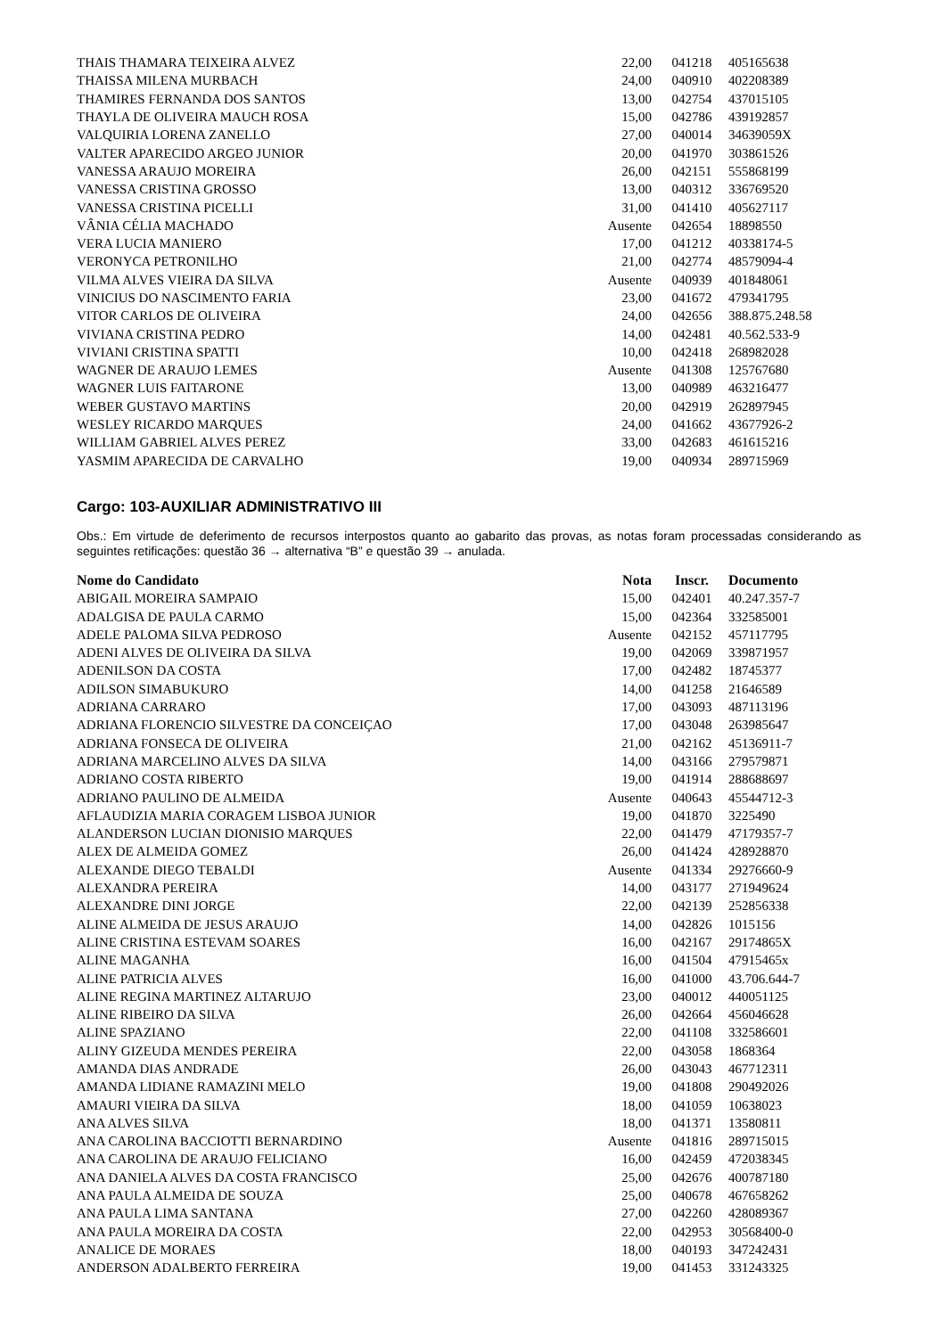| THAIS THAMARA TEIXEIRA ALVEZ | 22,00 | 041218 | 405165638 |
| THAISSA MILENA MURBACH | 24,00 | 040910 | 402208389 |
| THAMIRES FERNANDA DOS SANTOS | 13,00 | 042754 | 437015105 |
| THAYLA DE OLIVEIRA MAUCH ROSA | 15,00 | 042786 | 439192857 |
| VALQUIRIA LORENA ZANELLO | 27,00 | 040014 | 34639059X |
| VALTER APARECIDO ARGEO JUNIOR | 20,00 | 041970 | 303861526 |
| VANESSA ARAUJO MOREIRA | 26,00 | 042151 | 555868199 |
| VANESSA CRISTINA GROSSO | 13,00 | 040312 | 336769520 |
| VANESSA CRISTINA PICELLI | 31,00 | 041410 | 405627117 |
| VÂNIA CÉLIA MACHADO | Ausente | 042654 | 18898550 |
| VERA LUCIA MANIERO | 17,00 | 041212 | 40338174-5 |
| VERONYCA PETRONILHO | 21,00 | 042774 | 48579094-4 |
| VILMA ALVES VIEIRA DA SILVA | Ausente | 040939 | 401848061 |
| VINICIUS DO NASCIMENTO FARIA | 23,00 | 041672 | 479341795 |
| VITOR CARLOS DE OLIVEIRA | 24,00 | 042656 | 388.875.248.58 |
| VIVIANA CRISTINA PEDRO | 14,00 | 042481 | 40.562.533-9 |
| VIVIANI CRISTINA SPATTI | 10,00 | 042418 | 268982028 |
| WAGNER DE ARAUJO LEMES | Ausente | 041308 | 125767680 |
| WAGNER LUIS FAITARONE | 13,00 | 040989 | 463216477 |
| WEBER GUSTAVO MARTINS | 20,00 | 042919 | 262897945 |
| WESLEY RICARDO MARQUES | 24,00 | 041662 | 43677926-2 |
| WILLIAM GABRIEL ALVES PEREZ | 33,00 | 042683 | 461615216 |
| YASMIM APARECIDA DE CARVALHO | 19,00 | 040934 | 289715969 |
Cargo: 103-AUXILIAR ADMINISTRATIVO III
Obs.: Em virtude de deferimento de recursos interpostos quanto ao gabarito das provas, as notas foram processadas considerando as seguintes retificações: questão 36 → alternativa “B” e questão 39 → anulada.
| Nome do Candidato | Nota | Inscr. | Documento |
| --- | --- | --- | --- |
| ABIGAIL MOREIRA SAMPAIO | 15,00 | 042401 | 40.247.357-7 |
| ADALGISA DE PAULA CARMO | 15,00 | 042364 | 332585001 |
| ADELE PALOMA SILVA PEDROSO | Ausente | 042152 | 457117795 |
| ADENI ALVES DE OLIVEIRA DA SILVA | 19,00 | 042069 | 339871957 |
| ADENILSON DA COSTA | 17,00 | 042482 | 18745377 |
| ADILSON SIMABUKURO | 14,00 | 041258 | 21646589 |
| ADRIANA CARRARO | 17,00 | 043093 | 487113196 |
| ADRIANA FLORENCIO SILVESTRE DA CONCEIÇAO | 17,00 | 043048 | 263985647 |
| ADRIANA FONSECA DE OLIVEIRA | 21,00 | 042162 | 45136911-7 |
| ADRIANA MARCELINO ALVES DA SILVA | 14,00 | 043166 | 279579871 |
| ADRIANO COSTA RIBERTO | 19,00 | 041914 | 288688697 |
| ADRIANO PAULINO DE ALMEIDA | Ausente | 040643 | 45544712-3 |
| AFLAUDIZIA MARIA CORAGEM LISBOA JUNIOR | 19,00 | 041870 | 3225490 |
| ALANDERSON LUCIAN DIONISIO MARQUES | 22,00 | 041479 | 47179357-7 |
| ALEX DE ALMEIDA GOMEZ | 26,00 | 041424 | 428928870 |
| ALEXANDE DIEGO TEBALDI | Ausente | 041334 | 29276660-9 |
| ALEXANDRA PEREIRA | 14,00 | 043177 | 271949624 |
| ALEXANDRE DINI JORGE | 22,00 | 042139 | 252856338 |
| ALINE ALMEIDA DE JESUS ARAUJO | 14,00 | 042826 | 1015156 |
| ALINE CRISTINA ESTEVAM SOARES | 16,00 | 042167 | 29174865X |
| ALINE MAGANHA | 16,00 | 041504 | 47915465x |
| ALINE PATRICIA ALVES | 16,00 | 041000 | 43.706.644-7 |
| ALINE REGINA MARTINEZ ALTARUJO | 23,00 | 040012 | 440051125 |
| ALINE RIBEIRO DA SILVA | 26,00 | 042664 | 456046628 |
| ALINE SPAZIANO | 22,00 | 041108 | 332586601 |
| ALINY GIZEUDA MENDES PEREIRA | 22,00 | 043058 | 1868364 |
| AMANDA DIAS ANDRADE | 26,00 | 043043 | 467712311 |
| AMANDA LIDIANE RAMAZINI MELO | 19,00 | 041808 | 290492026 |
| AMAURI VIEIRA DA SILVA | 18,00 | 041059 | 10638023 |
| ANA ALVES SILVA | 18,00 | 041371 | 13580811 |
| ANA CAROLINA BACCIOTTI BERNARDINO | Ausente | 041816 | 289715015 |
| ANA CAROLINA DE ARAUJO FELICIANO | 16,00 | 042459 | 472038345 |
| ANA DANIELA ALVES DA COSTA FRANCISCO | 25,00 | 042676 | 400787180 |
| ANA PAULA ALMEIDA DE SOUZA | 25,00 | 040678 | 467658262 |
| ANA PAULA LIMA SANTANA | 27,00 | 042260 | 428089367 |
| ANA PAULA MOREIRA DA COSTA | 22,00 | 042953 | 30568400-0 |
| ANALICE DE MORAES | 18,00 | 040193 | 347242431 |
| ANDERSON ADALBERTO FERREIRA | 19,00 | 041453 | 331243325 |